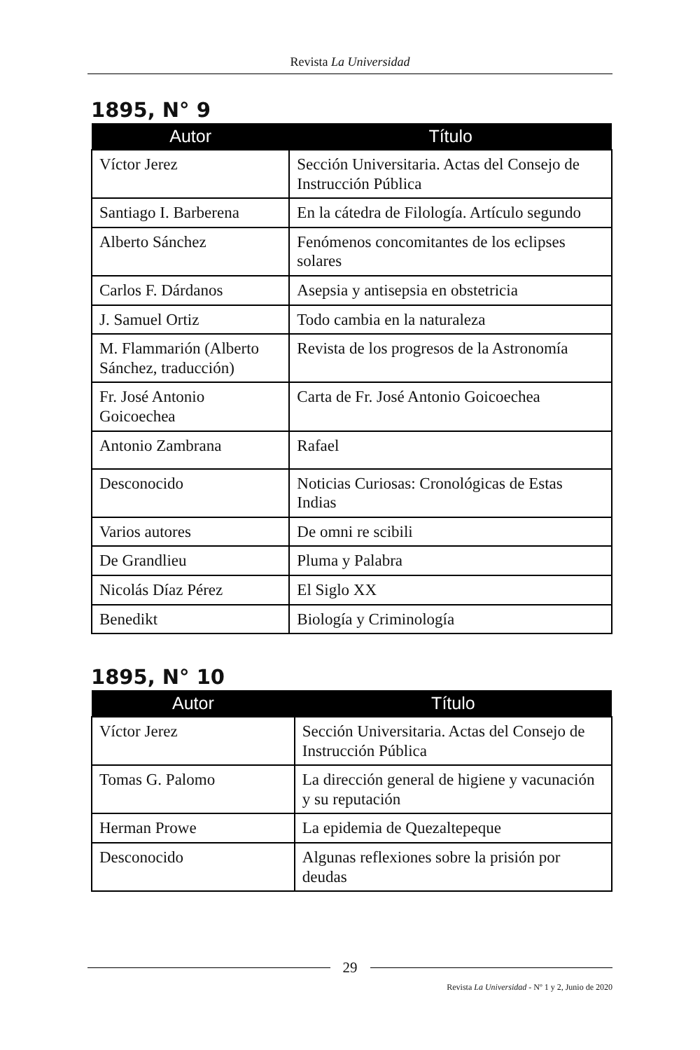Revista La Universidad
1895, N° 9
| Autor | Título |
| --- | --- |
| Víctor Jerez | Sección Universitaria. Actas del Consejo de Instrucción Pública |
| Santiago I. Barberena | En la cátedra de Filología. Artículo segundo |
| Alberto Sánchez | Fenómenos concomitantes de los eclipses solares |
| Carlos F. Dárdanos | Asepsia y antisepsia en obstetricia |
| J. Samuel Ortiz | Todo cambia en la naturaleza |
| M. Flammarión (Alberto Sánchez, traducción) | Revista de los progresos de la Astronomía |
| Fr. José Antonio Goicoechea | Carta de Fr. José Antonio Goicoechea |
| Antonio Zambrana | Rafael |
| Desconocido | Noticias Curiosas: Cronológicas de Estas Indias |
| Varios autores | De omni re scibili |
| De Grandlieu | Pluma y Palabra |
| Nicolás Díaz Pérez | El Siglo XX |
| Benedikt | Biología y Criminología |
1895, N° 10
| Autor | Título |
| --- | --- |
| Víctor Jerez | Sección Universitaria. Actas del Consejo de Instrucción Pública |
| Tomas G. Palomo | La dirección general de higiene y vacunación y su reputación |
| Herman Prowe | La epidemia de Quezaltepeque |
| Desconocido | Algunas reflexiones sobre la prisión por deudas |
29
Revista La Universidad - Nº 1 y 2, Junio de 2020